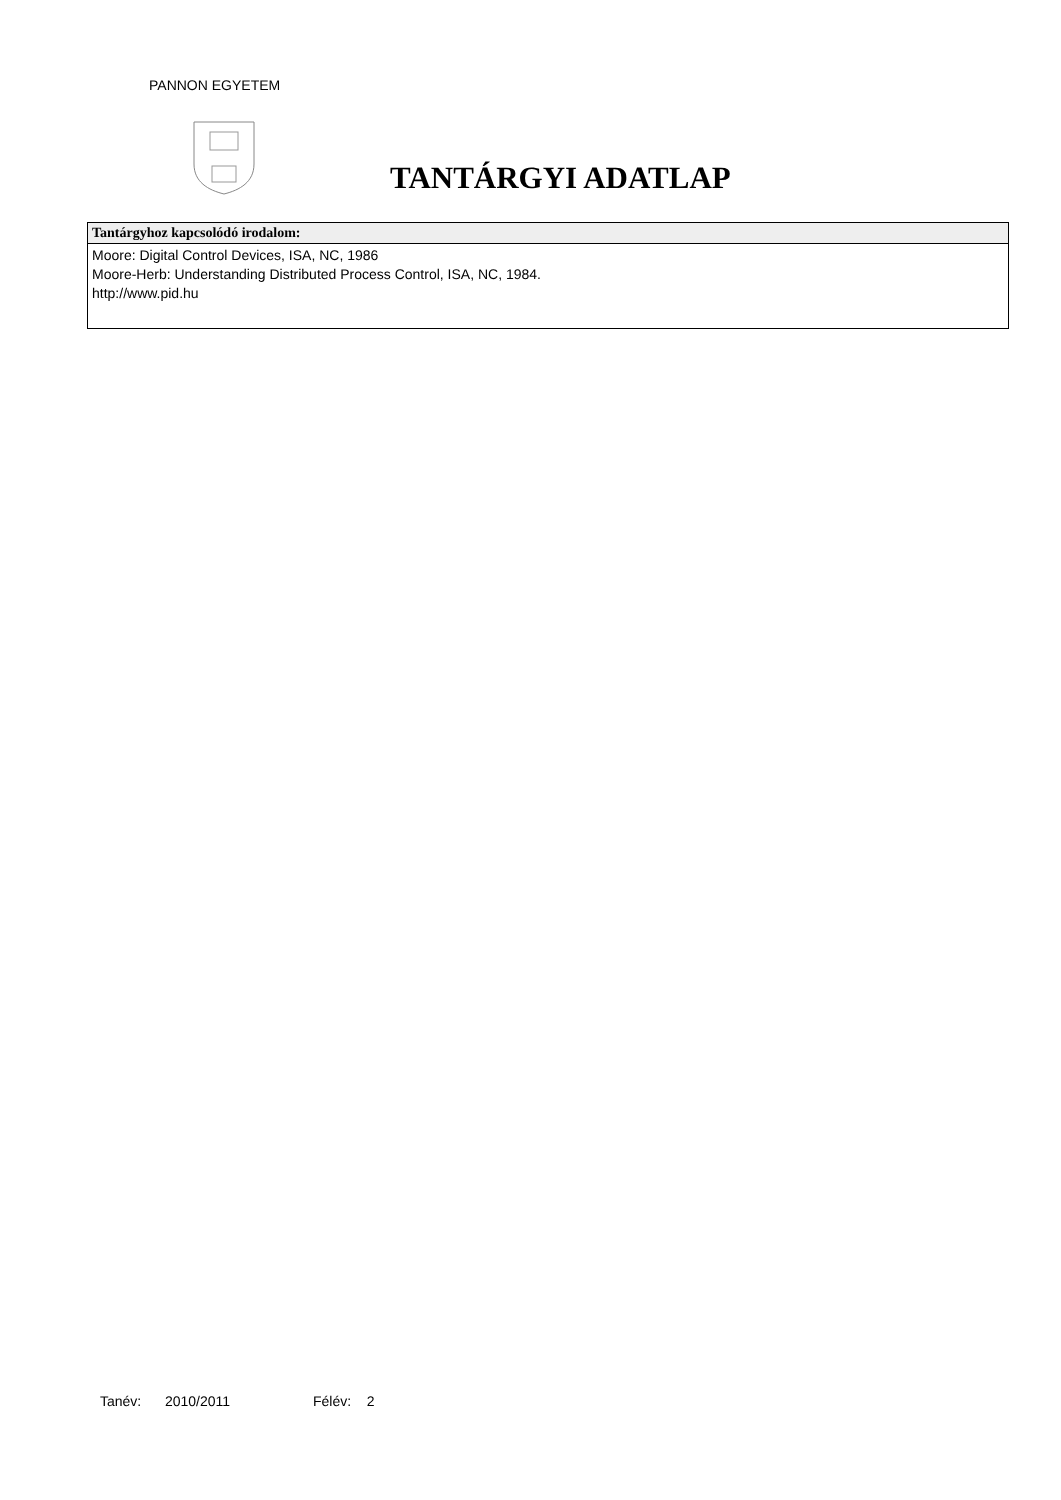PANNON EGYETEM
TANTÁRGYI ADATLAP
| Tantárgyhoz kapcsolódó irodalom: |
| --- |
| Moore: Digital Control Devices, ISA, NC, 1986 Moore-Herb: Understanding Distributed Process Control, ISA, NC, 1984. http://www.pid.hu |
Tanév: 2010/2011 Félév: 2